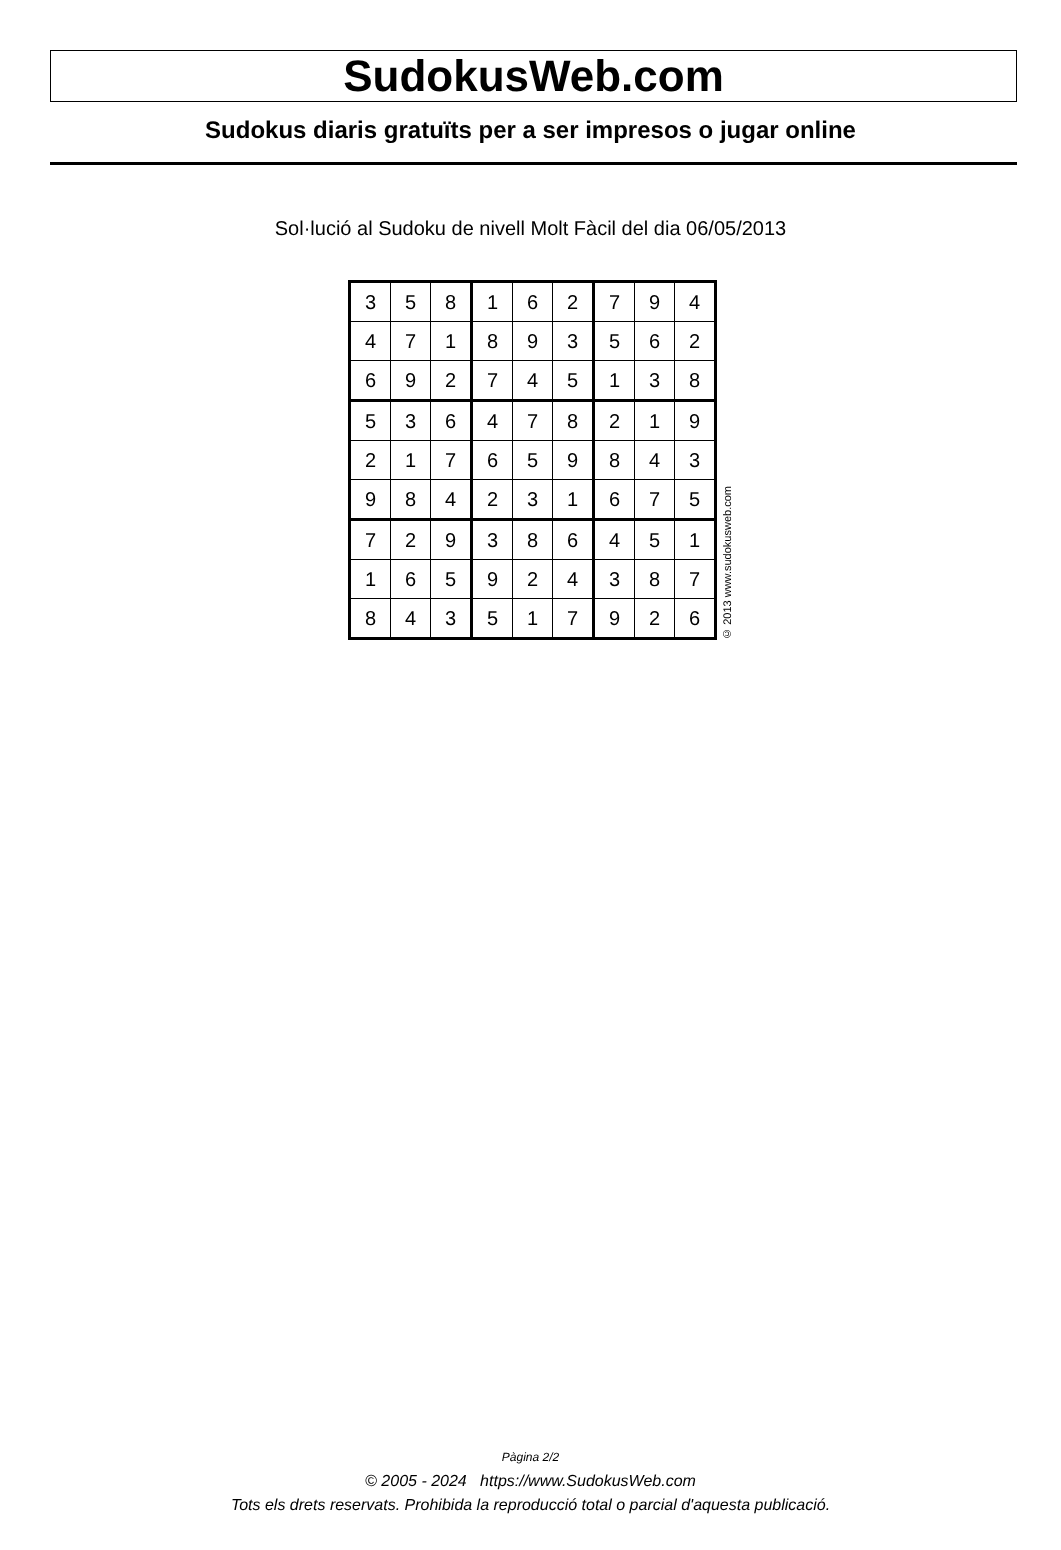SudokusWeb.com
Sudokus diaris gratuïts per a ser impresos o jugar online
Sol·lució al Sudoku de nivell Molt Fàcil del dia 06/05/2013
| 3 | 5 | 8 | 1 | 6 | 2 | 7 | 9 | 4 |
| 4 | 7 | 1 | 8 | 9 | 3 | 5 | 6 | 2 |
| 6 | 9 | 2 | 7 | 4 | 5 | 1 | 3 | 8 |
| 5 | 3 | 6 | 4 | 7 | 8 | 2 | 1 | 9 |
| 2 | 1 | 7 | 6 | 5 | 9 | 8 | 4 | 3 |
| 9 | 8 | 4 | 2 | 3 | 1 | 6 | 7 | 5 |
| 7 | 2 | 9 | 3 | 8 | 6 | 4 | 5 | 1 |
| 1 | 6 | 5 | 9 | 2 | 4 | 3 | 8 | 7 |
| 8 | 4 | 3 | 5 | 1 | 7 | 9 | 2 | 6 |
© 2013 www.sudokusweb.com
Pàgina 2/2
© 2005 - 2024 https://www.SudokusWeb.com
Tots els drets reservats. Prohibida la reproducció total o parcial d'aquesta publicació.